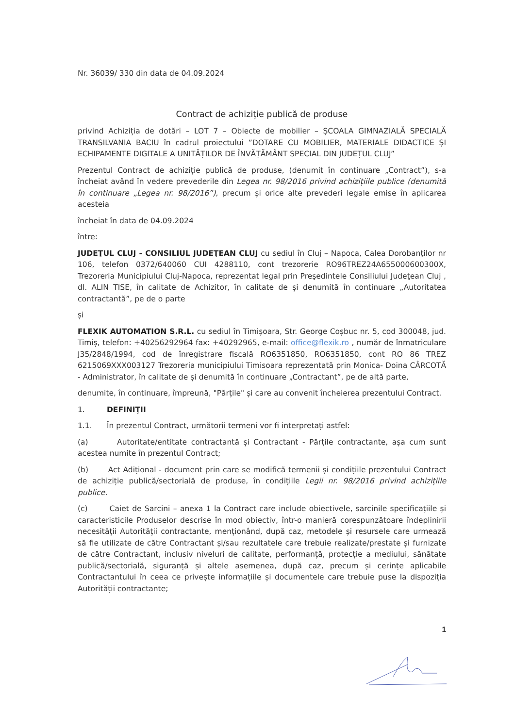Nr. 36039/ 330 din data de 04.09.2024
Contract de achiziție publică de produse
privind Achiziția de dotări – LOT 7 – Obiecte de mobilier – ȘCOALA GIMNAZIALĂ SPECIALĂ TRANSILVANIA BACIU în cadrul proiectului ”DOTARE CU MOBILIER, MATERIALE DIDACTICE ȘI ECHIPAMENTE DIGITALE A UNITĂȚILOR DE ÎNVĂȚĂMÂNT SPECIAL DIN JUDEȚUL CLUJ”
Prezentul Contract de achiziție publică de produse, (denumit în continuare „Contract”), s-a încheiat având în vedere prevederile din Legea nr. 98/2016 privind achizițiile publice (denumită în continuare „Legea nr. 98/2016”), precum și orice alte prevederi legale emise în aplicarea acesteia
încheiat în data de 04.09.2024
între:
JUDEŢUL CLUJ - CONSILIUL JUDEŢEAN CLUJ cu sediul în Cluj – Napoca, Calea Dorobanţilor nr 106, telefon 0372/640060 CUI 4288110, cont trezorerie RO96TREZ24A655000600300X, Trezoreria Municipiului Cluj-Napoca, reprezentat legal prin Preşedintele Consiliului Judeţean Cluj , dl. ALIN TISE, în calitate de Achizitor, în calitate de și denumită în continuare „Autoritatea contractantă”, pe de o parte
și
FLEXIK AUTOMATION S.R.L. cu sediul în Timișoara, Str. George Coșbuc nr. 5, cod 300048, jud. Timiș, telefon: +40256292964 fax: +40292965, e-mail: office@flexik.ro , număr de înmatriculare J35/2848/1994, cod de înregistrare fiscală RO6351850, RO6351850, cont RO 86 TREZ 6215069XXX003127 Trezoreria municipiului Timisoara reprezentată prin Monica- Doina CÂRCOTĂ - Administrator, în calitate de și denumită în continuare „Contractant”, pe de altă parte,
denumite, în continuare, împreună, "Părțile" și care au convenit încheierea prezentului Contract.
1. DEFINIŢII
1.1. În prezentul Contract, următorii termeni vor fi interpretați astfel:
(a) Autoritate/entitate contractantă și Contractant - Părțile contractante, așa cum sunt acestea numite în prezentul Contract;
(b) Act Adițional - document prin care se modifică termenii și condițiile prezentului Contract de achiziție publică/sectorială de produse, în condițiile Legii nr. 98/2016 privind achizițiile publice.
(c) Caiet de Sarcini – anexa 1 la Contract care include obiectivele, sarcinile specificațiile și caracteristicile Produselor descrise în mod obiectiv, într-o manieră corespunzătoare îndeplinirii necesității Autorității contractante, menționând, după caz, metodele și resursele care urmează să fie utilizate de către Contractant și/sau rezultatele care trebuie realizate/prestate și furnizate de către Contractant, inclusiv niveluri de calitate, performanță, protecție a mediului, sănătate publică/sectorială, siguranță și altele asemenea, după caz, precum și cerințe aplicabile Contractantului în ceea ce privește informațiile și documentele care trebuie puse la dispoziția Autorității contractante;
1